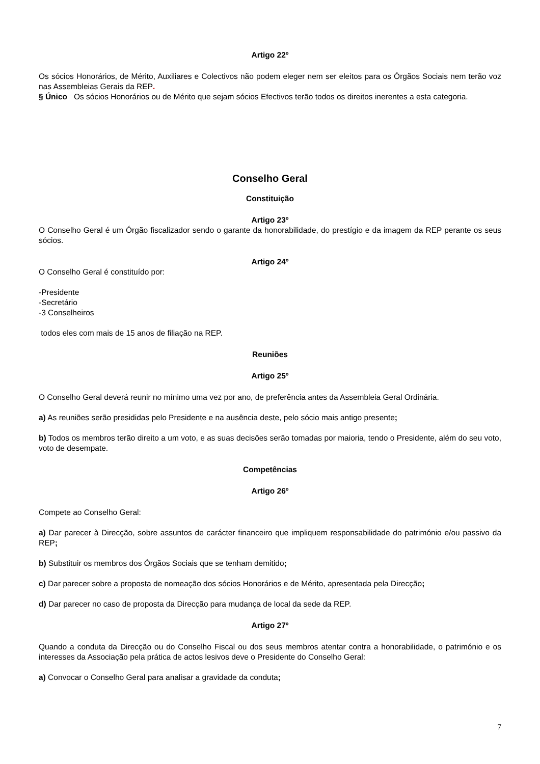Artigo 22º
Os sócios Honorários, de Mérito, Auxiliares e Colectivos não podem eleger nem ser eleitos para os Órgãos Sociais nem terão voz nas Assembleias Gerais da REP.
§ Único Os sócios Honorários ou de Mérito que sejam sócios Efectivos terão todos os direitos inerentes a esta categoria.
Conselho Geral
Constituição
Artigo 23º
O Conselho Geral é um Órgão fiscalizador sendo o garante da honorabilidade, do prestígio e da imagem da REP perante os seus sócios.
Artigo 24º
O Conselho Geral é constituído por:
-Presidente
-Secretário
-3 Conselheiros
todos eles com mais de 15 anos de filiação na REP.
Reuniões
Artigo 25º
O Conselho Geral deverá reunir no mínimo uma vez por ano, de preferência antes da Assembleia Geral Ordinária.
a) As reuniões serão presididas pelo Presidente e na ausência deste, pelo sócio mais antigo presente;
b) Todos os membros terão direito a um voto, e as suas decisões serão tomadas por maioria, tendo o Presidente, além do seu voto, voto de desempate.
Competências
Artigo 26º
Compete ao Conselho Geral:
a) Dar parecer à Direcção, sobre assuntos de carácter financeiro que impliquem responsabilidade do património e/ou passivo da REP;
b) Substituir os membros dos Órgãos Sociais que se tenham demitido;
c) Dar parecer sobre a proposta de nomeação dos sócios Honorários e de Mérito, apresentada pela Direcção;
d) Dar parecer no caso de proposta da Direcção para mudança de local da sede da REP.
Artigo 27º
Quando a conduta da Direcção ou do Conselho Fiscal ou dos seus membros atentar contra a honorabilidade, o património e os interesses da Associação pela prática de actos lesivos deve o Presidente do Conselho Geral:
a) Convocar o Conselho Geral para analisar a gravidade da conduta;
7